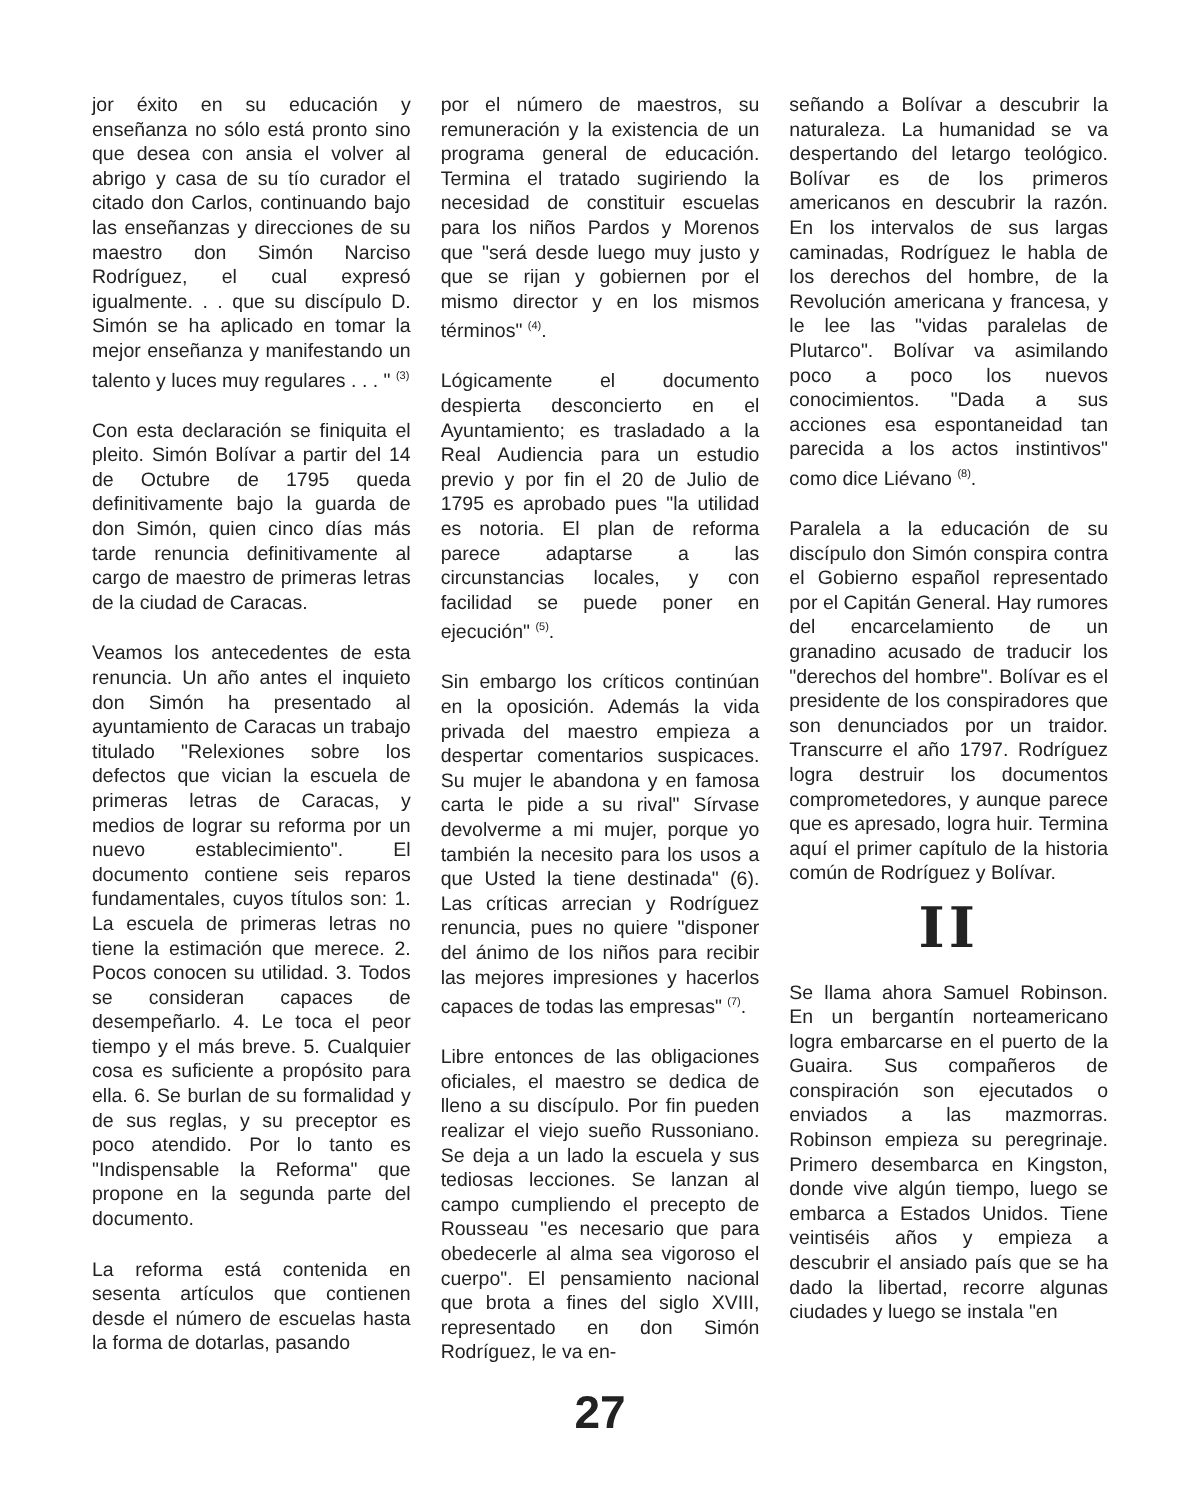jor éxito en su educación y enseñanza no sólo está pronto sino que desea con ansia el volver al abrigo y casa de su tío curador el citado don Carlos, continuando bajo las enseñanzas y direcciones de su maestro don Simón Narciso Rodríguez, el cual expresó igualmente. . . que su discípulo D. Simón se ha aplicado en tomar la mejor enseñanza y manifestando un talento y luces muy regulares . . . " <sup>(3)</sup>
Con esta declaración se finiquita el pleito. Simón Bolívar a partir del 14 de Octubre de 1795 queda definitivamente bajo la guarda de don Simón, quien cinco días más tarde renuncia definitivamente al cargo de maestro de primeras letras de la ciudad de Caracas.
Veamos los antecedentes de esta renuncia. Un año antes el inquieto don Simón ha presentado al ayuntamiento de Caracas un trabajo titulado "Relexiones sobre los defectos que vician la escuela de primeras letras de Caracas, y medios de lograr su reforma por un nuevo establecimiento". El documento contiene seis reparos fundamentales, cuyos títulos son: 1. La escuela de primeras letras no tiene la estimación que merece. 2. Pocos conocen su utilidad. 3. Todos se consideran capaces de desempeñarlo. 4. Le toca el peor tiempo y el más breve. 5. Cualquier cosa es suficiente a propósito para ella. 6. Se burlan de su formalidad y de sus reglas, y su preceptor es poco atendido. Por lo tanto es "Indispensable la Reforma" que propone en la segunda parte del documento.
La reforma está contenida en sesenta artículos que contienen desde el número de escuelas hasta la forma de dotarlas, pasando
por el número de maestros, su remuneración y la existencia de un programa general de educación. Termina el tratado sugiriendo la necesidad de constituir escuelas para los niños Pardos y Morenos que "será desde luego muy justo y que se rijan y gobiernen por el mismo director y en los mismos términos" <sup>(4)</sup>.
Lógicamente el documento despierta desconcierto en el Ayuntamiento; es trasladado a la Real Audiencia para un estudio previo y por fin el 20 de Julio de 1795 es aprobado pues "la utilidad es notoria. El plan de reforma parece adaptarse a las circunstancias locales, y con facilidad se puede poner en ejecución" <sup>(5)</sup>.
Sin embargo los críticos continúan en la oposición. Además la vida privada del maestro empieza a despertar comentarios suspicaces. Su mujer le abandona y en famosa carta le pide a su rival" Sírvase devolverme a mi mujer, porque yo también la necesito para los usos a que Usted la tiene destinada" (6). Las críticas arrecian y Rodríguez renuncia, pues no quiere "disponer del ánimo de los niños para recibir las mejores impresiones y hacerlos capaces de todas las empresas" <sup>(7)</sup>.
Libre entonces de las obligaciones oficiales, el maestro se dedica de lleno a su discípulo. Por fin pueden realizar el viejo sueño Russoniano. Se deja a un lado la escuela y sus tediosas lecciones. Se lanzan al campo cumpliendo el precepto de Rousseau "es necesario que para obedecerle al alma sea vigoroso el cuerpo". El pensamiento nacional que brota a fines del siglo XVIII, representado en don Simón Rodríguez, le va en-
señando a Bolívar a descubrir la naturaleza. La humanidad se va despertando del letargo teológico. Bolívar es de los primeros americanos en descubrir la razón. En los intervalos de sus largas caminadas, Rodríguez le habla de los derechos del hombre, de la Revolución americana y francesa, y le lee las "vidas paralelas de Plutarco". Bolívar va asimilando poco a poco los nuevos conocimientos. "Dada a sus acciones esa espontaneidad tan parecida a los actos instintivos" como dice Liévano <sup>(8)</sup>.
Paralela a la educación de su discípulo don Simón conspira contra el Gobierno español representado por el Capitán General. Hay rumores del encarcelamiento de un granadino acusado de traducir los "derechos del hombre". Bolívar es el presidente de los conspiradores que son denunciados por un traidor. Transcurre el año 1797. Rodríguez logra destruir los documentos comprometedores, y aunque parece que es apresado, logra huir. Termina aquí el primer capítulo de la historia común de Rodríguez y Bolívar.
II
Se llama ahora Samuel Robinson. En un bergantín norteamericano logra embarcarse en el puerto de la Guaira. Sus compañeros de conspiración son ejecutados o enviados a las mazmorras. Robinson empieza su peregrinaje. Primero desembarca en Kingston, donde vive algún tiempo, luego se embarca a Estados Unidos. Tiene veintiséis años y empieza a descubrir el ansiado país que se ha dado la libertad, recorre algunas ciudades y luego se instala "en
27